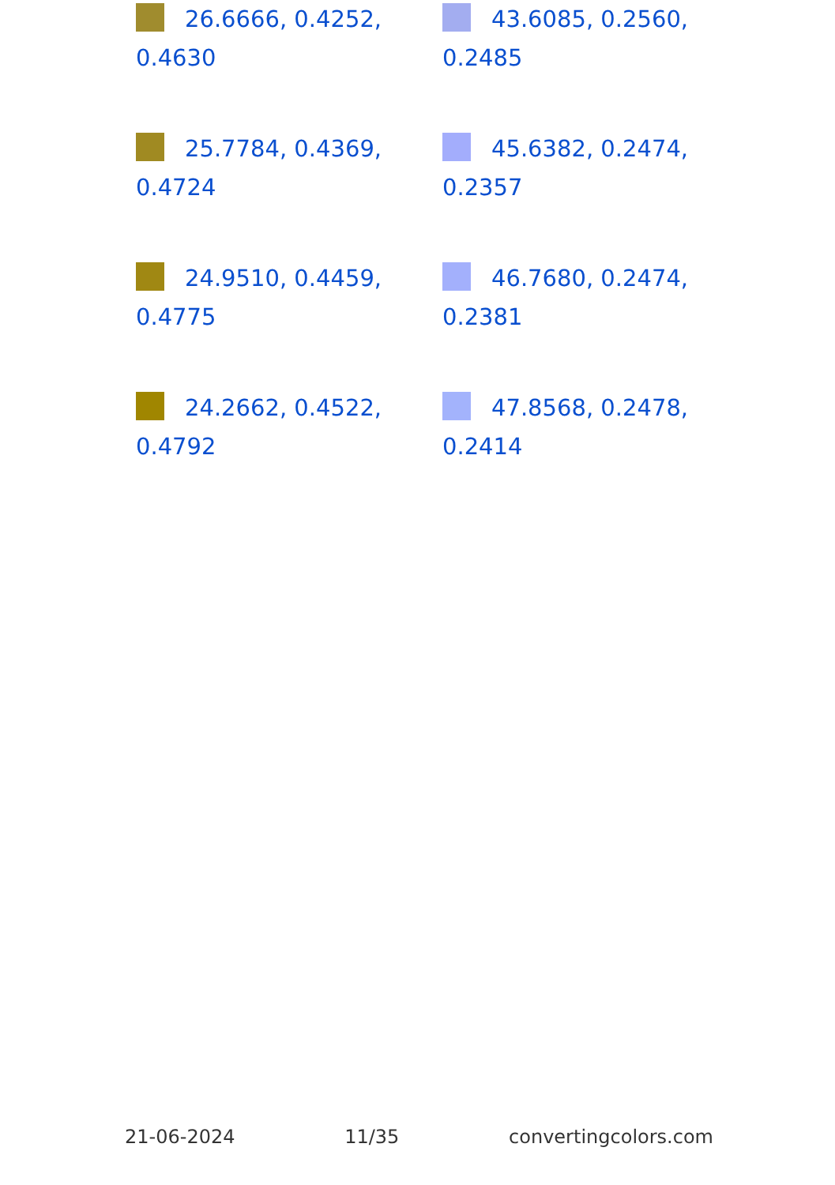26.6666, 0.4252, 0.4630
43.6085, 0.2560, 0.2485
25.7784, 0.4369, 0.4724
45.6382, 0.2474, 0.2357
24.9510, 0.4459, 0.4775
46.7680, 0.2474, 0.2381
24.2662, 0.4522, 0.4792
47.8568, 0.2478, 0.2414
21-06-2024 11/35 convertingcolors.com